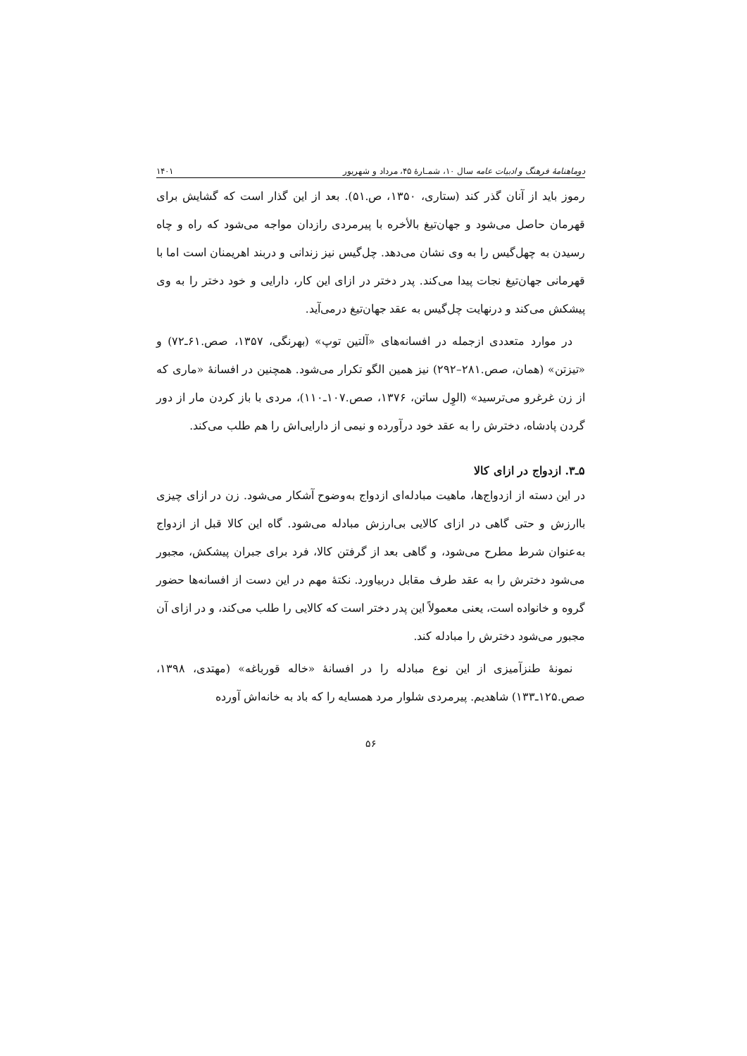دوماهنامهٔ فرهنگ و ادبیات عامه سال ۱۰، شمـارهٔ ۴۵، مرداد و شهریور ۱۴۰۱
رموز باید از آنان گذر کند (ستاری، ۱۳۵۰، ص.۵۱). بعد از این گذار است که گشایش برای قهرمان حاصل می‌شود و جهان‌تیغ بالأخره با پیرمردی رازدان مواجه می‌شود که راه و چاه رسیدن به چهل‌گیس را به وی نشان می‌دهد. چل‌گیس نیز زندانی و دربند اهریمنان است اما با قهرمانی جهان‌تیغ نجات پیدا می‌کند. پدر دختر در ازای این کار، دارایی و خود دختر را به وی پیشکش می‌کند و درنهایت چل‌گیس به عقد جهان‌تیغ درمی‌آید.
در موارد متعددی ازجمله در افسانه‌های «آلتین توپ» (بهرنگی، ۱۳۵۷، صص.۶۱ـ۷۲) و «تیزتن» (همان، صص.۲۸۱–۲۹۲) نیز همین الگو تکرار می‌شود. همچنین در افسانهٔ «ماری که از زن غرغرو می‌ترسید» (الوِل ساتن، ۱۳۷۶، صص.۱۰۷ـ۱۱۰)، مردی با باز کردن مار از دور گردن پادشاه، دخترش را به عقد خود درآورده و نیمی از دارایی‌اش را هم طلب می‌کند.
۵ـ۳. ازدواج در ازای کالا
در این دسته از ازدواج‌ها، ماهیت مبادله‌ای ازدواج به‌وضوح آشکار می‌شود. زن در ازای چیزی باارزش و حتی گاهی در ازای کالایی بی‌ارزش مبادله می‌شود. گاه این کالا قبل از ازدواج به‌عنوان شرط مطرح می‌شود، و گاهی بعد از گرفتن کالا، فرد برای جبران پیشکش، مجبور می‌شود دخترش را به عقد طرف مقابل دربیاورد. نکتهٔ مهم در این دست از افسانه‌ها حضور گروه و خانواده است، یعنی معمولاً این پدر دختر است که کالایی را طلب می‌کند، و در ازای آن مجبور می‌شود دخترش را مبادله کند.
نمونهٔ طنزآمیزی از این نوع مبادله را در افسانهٔ «خاله قورباغه» (مهتدی، ۱۳۹۸، صص.۱۲۵ـ۱۳۳) شاهدیم. پیرمردی شلوار مرد همسایه را که باد به خانه‌اش آورده
۵۶